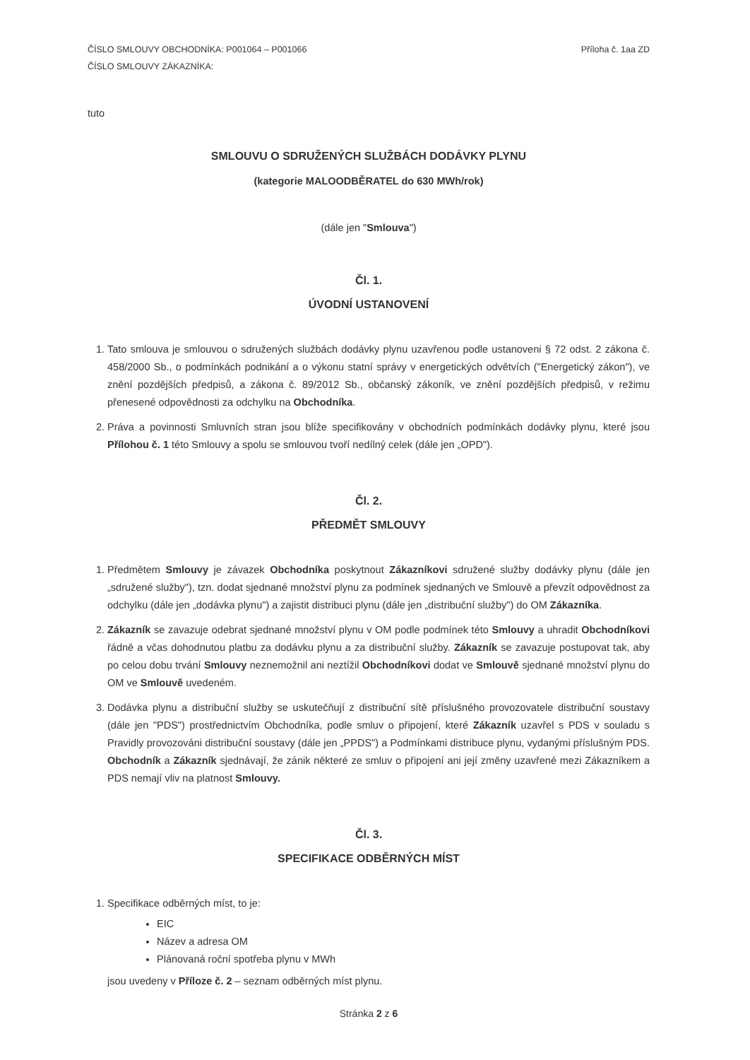ČÍSLO SMLOUVY OBCHODNÍKA: P001064 – P001066
ČÍSLO SMLOUVY ZÁKAZNÍKA:
Příloha č. 1aa ZD
tuto
SMLOUVU O SDRUŽENÝCH SLUŽBÁCH DODÁVKY PLYNU
(kategorie MALOODBĚRATEL do 630 MWh/rok)
(dále jen "Smlouva")
Čl. 1.
ÚVODNÍ USTANOVENÍ
1. Tato smlouva je smlouvou o sdružených službách dodávky plynu uzavřenou podle ustanoveni § 72 odst. 2 zákona č. 458/2000 Sb., o podmínkách podnikání a o výkonu statní správy v energetických odvětvích ("Energetický zákon"), ve znění pozdějších předpisů, a zákona č. 89/2012 Sb., občanský zákoník, ve znění pozdějších předpisů, v režimu přenesené odpovědnosti za odchylku na Obchodníka.
2. Práva a povinnosti Smluvních stran jsou blíže specifikovány v obchodních podmínkách dodávky plynu, které jsou Přílohou č. 1 této Smlouvy a spolu se smlouvou tvoří nedílný celek (dále jen „OPD").
Čl. 2.
PŘEDMĚT SMLOUVY
1. Předmětem Smlouvy je závazek Obchodníka poskytnout Zákazníkovi sdružené služby dodávky plynu (dále jen „sdružené služby"), tzn. dodat sjednané množství plynu za podmínek sjednaných ve Smlouvě a převzít odpovědnost za odchylku (dále jen „dodávka plynu") a zajistit distribuci plynu (dále jen „distribuční služby") do OM Zákazníka.
2. Zákazník se zavazuje odebrat sjednané množství plynu v OM podle podmínek této Smlouvy a uhradit Obchodníkovi řádně a včas dohodnutou platbu za dodávku plynu a za distribuční služby. Zákazník se zavazuje postupovat tak, aby po celou dobu trvání Smlouvy neznemožnil ani neztížil Obchodníkovi dodat ve Smlouvě sjednané množství plynu do OM ve Smlouvě uvedeném.
3. Dodávka plynu a distribuční služby se uskutečňují z distribuční sítě příslušného provozovatele distribuční soustavy (dále jen "PDS") prostřednictvím Obchodníka, podle smluv o připojení, které Zákazník uzavřel s PDS v souladu s Pravidly provozováni distribuční soustavy (dále jen „PPDS") a Podmínkami distribuce plynu, vydanými příslušným PDS. Obchodník a Zákazník sjednávají, že zánik některé ze smluv o připojení ani její změny uzavřené mezi Zákazníkem a PDS nemají vliv na platnost Smlouvy.
Čl. 3.
SPECIFIKACE ODBĚRNÝCH MÍST
1. Specifikace odběrných míst, to je:
EIC
Název a adresa OM
Plánovaná roční spotřeba plynu v MWh
jsou uvedeny v Příloze č. 2 – seznam odběrných míst plynu.
Stránka 2 z 6